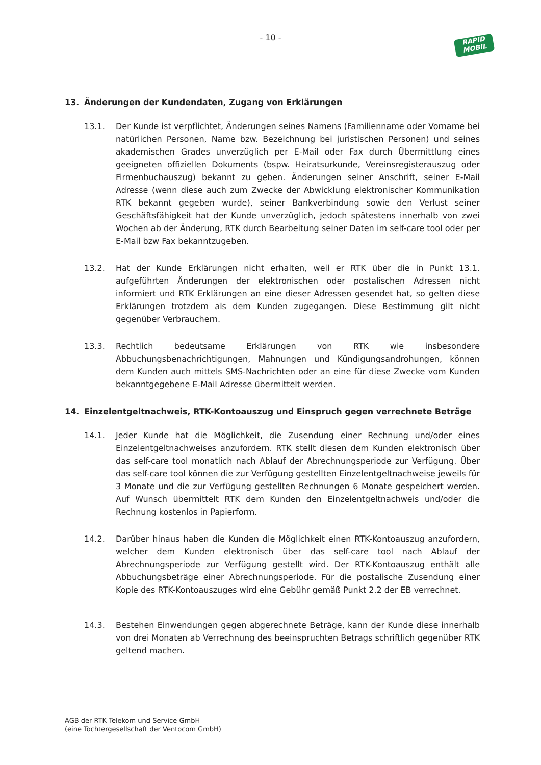- 10 -
RAPID
MOBIL
13. Änderungen der Kundendaten, Zugang von Erklärungen
13.1. Der Kunde ist verpflichtet, Änderungen seines Namens (Familienname oder Vorname bei natürlichen Personen, Name bzw. Bezeichnung bei juristischen Personen) und seines akademischen Grades unverzüglich per E-Mail oder Fax durch Übermittlung eines geeigneten offiziellen Dokuments (bspw. Heiratsurkunde, Vereinsregisterauszug oder Firmenbuchauszug) bekannt zu geben. Änderungen seiner Anschrift, seiner E-Mail Adresse (wenn diese auch zum Zwecke der Abwicklung elektronischer Kommunikation RTK bekannt gegeben wurde), seiner Bankverbindung sowie den Verlust seiner Geschäftsfähigkeit hat der Kunde unverzüglich, jedoch spätestens innerhalb von zwei Wochen ab der Änderung, RTK durch Bearbeitung seiner Daten im self-care tool oder per E-Mail bzw Fax bekanntzugeben.
13.2. Hat der Kunde Erklärungen nicht erhalten, weil er RTK über die in Punkt 13.1. aufgeführten Änderungen der elektronischen oder postalischen Adressen nicht informiert und RTK Erklärungen an eine dieser Adressen gesendet hat, so gelten diese Erklärungen trotzdem als dem Kunden zugegangen. Diese Bestimmung gilt nicht gegenüber Verbrauchern.
13.3. Rechtlich bedeutsame Erklärungen von RTK wie insbesondere Abbuchungsbenachrichtigungen, Mahnungen und Kündigungsandrohungen, können dem Kunden auch mittels SMS-Nachrichten oder an eine für diese Zwecke vom Kunden bekanntgegebene E-Mail Adresse übermittelt werden.
14. Einzelentgeltnachweis, RTK-Kontoauszug und Einspruch gegen verrechnete Beträge
14.1. Jeder Kunde hat die Möglichkeit, die Zusendung einer Rechnung und/oder eines Einzelentgeltnachweises anzufordern. RTK stellt diesen dem Kunden elektronisch über das self-care tool monatlich nach Ablauf der Abrechnungsperiode zur Verfügung. Über das self-care tool können die zur Verfügung gestellten Einzelentgeltnachweise jeweils für 3 Monate und die zur Verfügung gestellten Rechnungen 6 Monate gespeichert werden. Auf Wunsch übermittelt RTK dem Kunden den Einzelentgeltnachweis und/oder die Rechnung kostenlos in Papierform.
14.2. Darüber hinaus haben die Kunden die Möglichkeit einen RTK-Kontoauszug anzufordern, welcher dem Kunden elektronisch über das self-care tool nach Ablauf der Abrechnungsperiode zur Verfügung gestellt wird. Der RTK-Kontoauszug enthält alle Abbuchungsbeträge einer Abrechnungsperiode. Für die postalische Zusendung einer Kopie des RTK-Kontoauszuges wird eine Gebühr gemäß Punkt 2.2 der EB verrechnet.
14.3. Bestehen Einwendungen gegen abgerechnete Beträge, kann der Kunde diese innerhalb von drei Monaten ab Verrechnung des beeinspruchten Betrags schriftlich gegenüber RTK geltend machen.
AGB der RTK Telekom und Service GmbH
(eine Tochtergesellschaft der Ventocom GmbH)